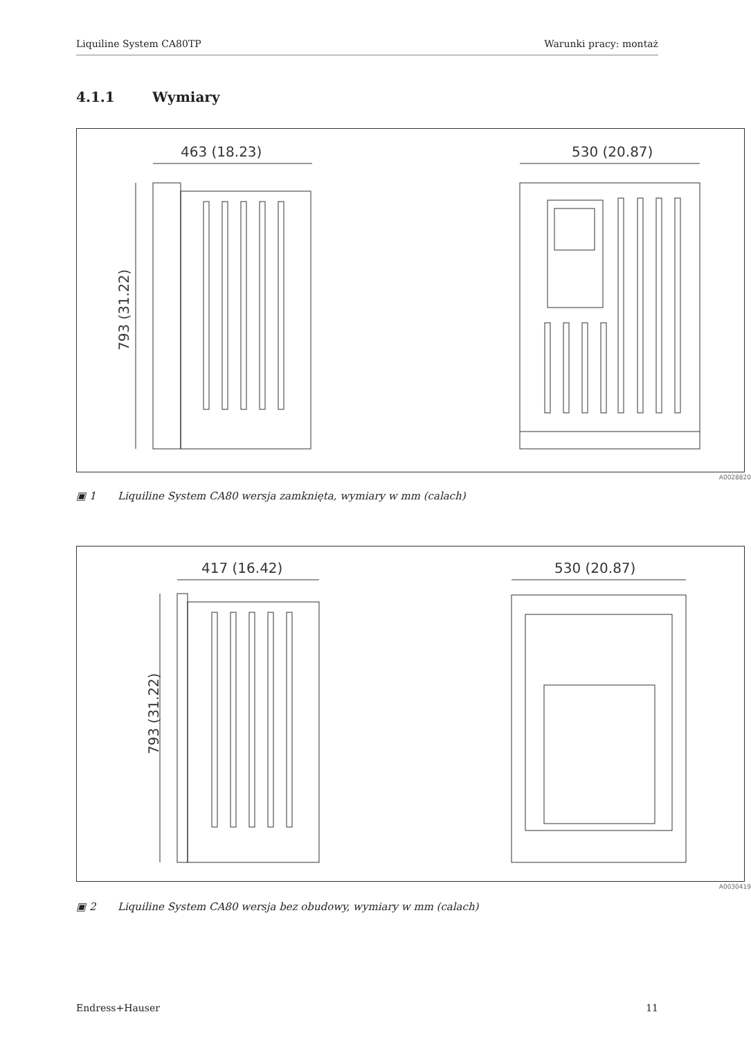Liquiline System CA80TP Warunki pracy: montaż
4.1.1 Wymiary
463 (18.23)
793 (31.22)
530 (20.87)
A0028820
▣ 1 Liquiline System CA80 wersja zamknięta, wymiary w mm (calach)
417 (16.42)
793 (31.22)
530 (20.87)
A0030419
▣ 2 Liquiline System CA80 wersja bez obudowy, wymiary w mm (calach)
Endress+Hauser 11